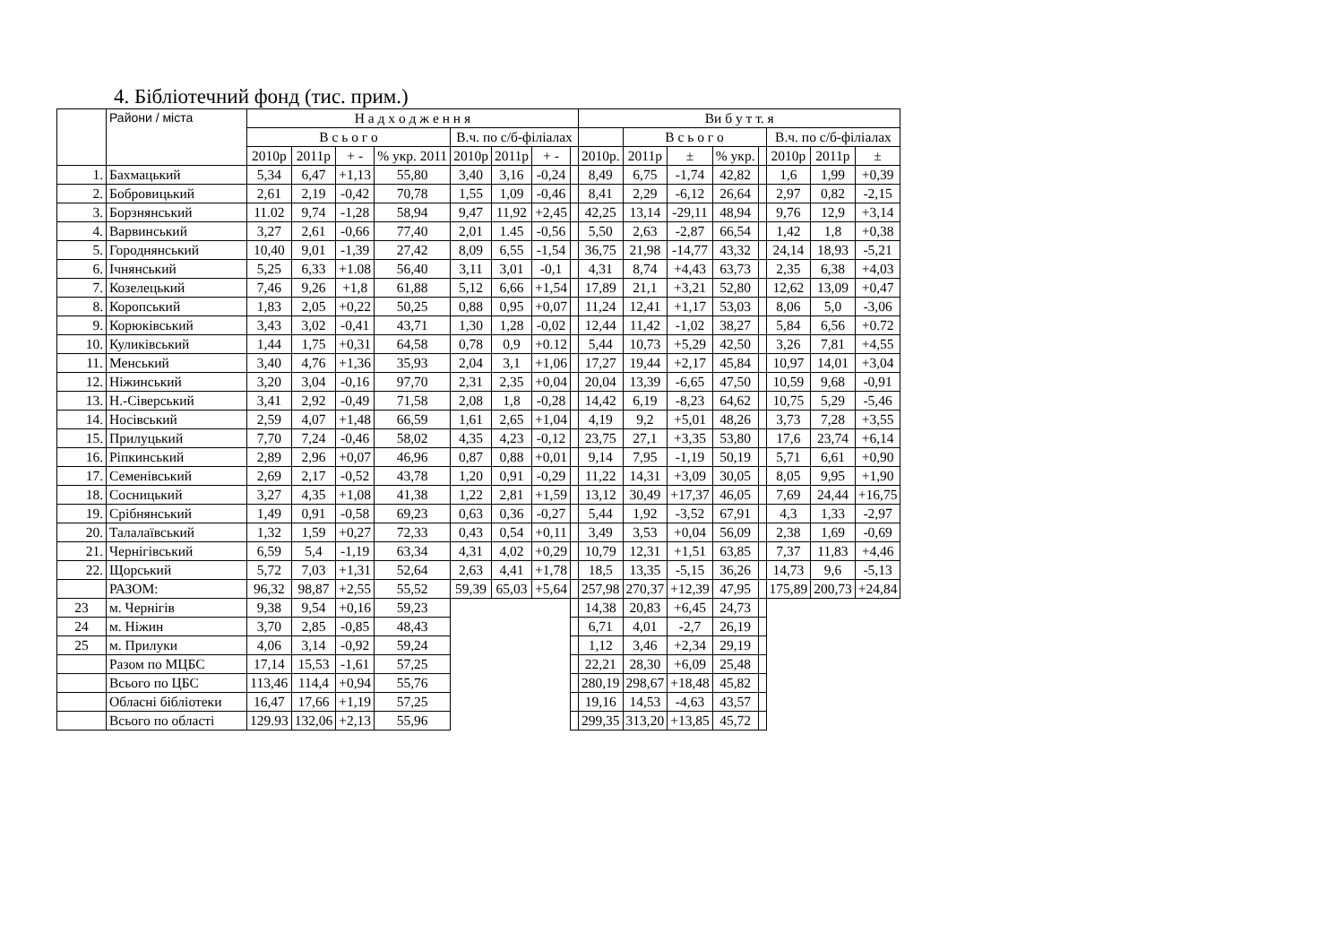4. Бібліотечний фонд (тис. прим.)
| | Райони / міста | Н а д х о д ж е н н я | | | | | | | | Ви б у т т. я | | | | | | | |
| --- | --- | --- | --- | --- | --- | --- | --- | --- | --- | --- | --- | --- | --- | --- | --- | --- | --- |
| | | В с ь о г о | | | | В.ч. по с/б-філіалах | | | | | В с ь о г о | | | | В.ч. по с/б-філіалах | | |
| | | 2010р | 2011р | + - | % укр. 2011 | 2010р | 2011р | + - | | 2010р. | 2011р | ± | % укр. | | 2010р | 2011р | ± |
| 1. | Бахмацький | 5,34 | 6,47 | +1,13 | 55,80 | 3,40 | 3,16 | -0,24 | | 8,49 | 6,75 | -1,74 | 42,82 | | 1,6 | 1,99 | +0,39 |
| 2. | Бобровицький | 2,61 | 2,19 | -0,42 | 70,78 | 1,55 | 1,09 | -0,46 | | 8,41 | 2,29 | -6,12 | 26,64 | | 2,97 | 0,82 | -2,15 |
| 3. | Борзнянський | 11.02 | 9,74 | -1,28 | 58,94 | 9,47 | 11,92 | +2,45 | | 42,25 | 13,14 | -29,11 | 48,94 | | 9,76 | 12,9 | +3,14 |
| 4. | Варвинський | 3,27 | 2,61 | -0,66 | 77,40 | 2,01 | 1.45 | -0,56 | | 5,50 | 2,63 | -2,87 | 66,54 | | 1,42 | 1,8 | +0,38 |
| 5. | Городнянський | 10,40 | 9,01 | -1,39 | 27,42 | 8,09 | 6,55 | -1,54 | | 36,75 | 21,98 | -14,77 | 43,32 | | 24,14 | 18,93 | -5,21 |
| 6. | Ічнянський | 5,25 | 6,33 | +1.08 | 56,40 | 3,11 | 3,01 | -0,1 | | 4,31 | 8,74 | +4,43 | 63,73 | | 2,35 | 6,38 | +4,03 |
| 7. | Козелецький | 7,46 | 9,26 | +1,8 | 61,88 | 5,12 | 6,66 | +1,54 | | 17,89 | 21,1 | +3,21 | 52,80 | | 12,62 | 13,09 | +0,47 |
| 8. | Коропський | 1,83 | 2,05 | +0,22 | 50,25 | 0,88 | 0,95 | +0,07 | | 11,24 | 12,41 | +1,17 | 53,03 | | 8,06 | 5,0 | -3,06 |
| 9. | Корюківський | 3,43 | 3,02 | -0,41 | 43,71 | 1,30 | 1,28 | -0,02 | | 12,44 | 11,42 | -1,02 | 38,27 | | 5,84 | 6,56 | +0.72 |
| 10. | Куликівський | 1,44 | 1,75 | +0,31 | 64,58 | 0,78 | 0,9 | +0.12 | | 5,44 | 10,73 | +5,29 | 42,50 | | 3,26 | 7,81 | +4,55 |
| 11. | Менський | 3,40 | 4,76 | +1,36 | 35,93 | 2,04 | 3,1 | +1,06 | | 17,27 | 19,44 | +2,17 | 45,84 | | 10,97 | 14,01 | +3,04 |
| 12. | Ніжинський | 3,20 | 3,04 | -0,16 | 97,70 | 2,31 | 2,35 | +0,04 | | 20,04 | 13,39 | -6,65 | 47,50 | | 10,59 | 9,68 | -0,91 |
| 13. | Н.-Сіверський | 3,41 | 2,92 | -0,49 | 71,58 | 2,08 | 1,8 | -0,28 | | 14,42 | 6,19 | -8,23 | 64,62 | | 10,75 | 5,29 | -5,46 |
| 14. | Носівський | 2,59 | 4,07 | +1,48 | 66,59 | 1,61 | 2,65 | +1,04 | | 4,19 | 9,2 | +5,01 | 48,26 | | 3,73 | 7,28 | +3,55 |
| 15. | Прилуцький | 7,70 | 7,24 | -0,46 | 58,02 | 4,35 | 4,23 | -0,12 | | 23,75 | 27,1 | +3,35 | 53,80 | | 17,6 | 23,74 | +6,14 |
| 16. | Ріпкинський | 2,89 | 2,96 | +0,07 | 46,96 | 0,87 | 0,88 | +0,01 | | 9,14 | 7,95 | -1,19 | 50,19 | | 5,71 | 6,61 | +0,90 |
| 17. | Семенівський | 2,69 | 2,17 | -0,52 | 43,78 | 1,20 | 0,91 | -0,29 | | 11,22 | 14,31 | +3,09 | 30,05 | | 8,05 | 9,95 | +1,90 |
| 18. | Сосницький | 3,27 | 4,35 | +1,08 | 41,38 | 1,22 | 2,81 | +1,59 | | 13,12 | 30,49 | +17,37 | 46,05 | | 7,69 | 24,44 | +16,75 |
| 19. | Срібнянський | 1,49 | 0,91 | -0,58 | 69,23 | 0,63 | 0,36 | -0,27 | | 5,44 | 1,92 | -3,52 | 67,91 | | 4,3 | 1,33 | -2,97 |
| 20. | Талалаївський | 1,32 | 1,59 | +0,27 | 72,33 | 0,43 | 0,54 | +0,11 | | 3,49 | 3,53 | +0,04 | 56,09 | | 2,38 | 1,69 | -0,69 |
| 21. | Чернігівський | 6,59 | 5,4 | -1,19 | 63,34 | 4,31 | 4,02 | +0,29 | | 10,79 | 12,31 | +1,51 | 63,85 | | 7,37 | 11,83 | +4,46 |
| 22. | Щорський | 5,72 | 7,03 | +1,31 | 52,64 | 2,63 | 4,41 | +1,78 | | 18,5 | 13,35 | -5,15 | 36,26 | | 14,73 | 9,6 | -5,13 |
| | РАЗОМ: | 96,32 | 98,87 | +2,55 | 55,52 | 59,39 | 65,03 | +5,64 | | 257,98 | 270,37 | +12,39 | 47,95 | | 175,89 | 200,73 | +24,84 |
| 23 | м. Чернігів | 9,38 | 9,54 | +0,16 | 59,23 | | | | | 14,38 | 20,83 | +6,45 | 24,73 | | | | |
| 24 | м. Ніжин | 3,70 | 2,85 | -0,85 | 48,43 | | | | | 6,71 | 4,01 | -2,7 | 26,19 | | | | |
| 25 | м. Прилуки | 4,06 | 3,14 | -0,92 | 59,24 | | | | | 1,12 | 3,46 | +2,34 | 29,19 | | | | |
| | Разом по МЦБС | 17,14 | 15,53 | -1,61 | 57,25 | | | | | 22,21 | 28,30 | +6,09 | 25,48 | | | | |
| | Всього по ЦБС | 113,46 | 114,4 | +0,94 | 55,76 | | | | | 280,19 | 298,67 | +18,48 | 45,82 | | | | |
| | Обласні бібліотеки | 16,47 | 17,66 | +1,19 | 57,25 | | | | | 19,16 | 14,53 | -4,63 | 43,57 | | | | |
| | Всього по області | 129.93 | 132,06 | +2,13 | 55,96 | | | | | 299,35 | 313,20 | +13,85 | 45,72 | | | | |